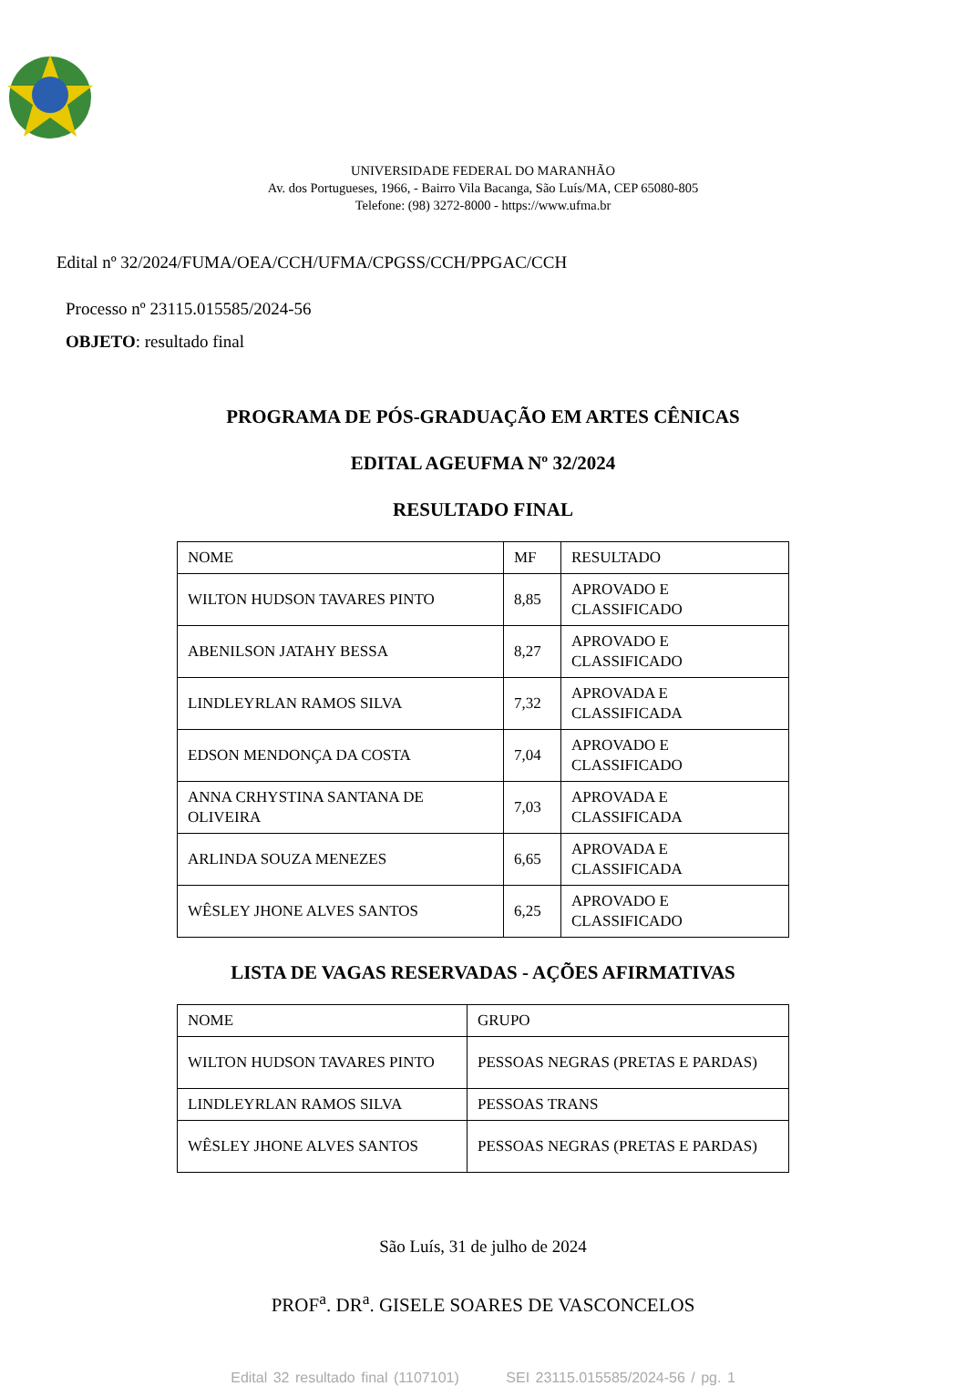UNIVERSIDADE FEDERAL DO MARANHÃO
Av. dos Portugueses, 1966, - Bairro Vila Bacanga, São Luís/MA, CEP 65080-805
Telefone: (98) 3272-8000 - https://www.ufma.br
Edital nº 32/2024/FUMA/OEA/CCH/UFMA/CPGSS/CCH/PPGAC/CCH
Processo nº 23115.015585/2024-56
OBJETO: resultado final
PROGRAMA DE PÓS-GRADUAÇÃO EM ARTES CÊNICAS
EDITAL AGEUFMA Nº 32/2024
RESULTADO FINAL
| NOME | MF | RESULTADO |
| WILTON HUDSON TAVARES PINTO | 8,85 | APROVADO E CLASSIFICADO |
| ABENILSON JATAHY BESSA | 8,27 | APROVADO E CLASSIFICADO |
| LINDLEYRLAN RAMOS SILVA | 7,32 | APROVADA E CLASSIFICADA |
| EDSON MENDONÇA DA COSTA | 7,04 | APROVADO E CLASSIFICADO |
| ANNA CRHYSTINA SANTANA DE OLIVEIRA | 7,03 | APROVADA E CLASSIFICADA |
| ARLINDA SOUZA MENEZES | 6,65 | APROVADA E CLASSIFICADA |
| WÊSLEY JHONE ALVES SANTOS | 6,25 | APROVADO E CLASSIFICADO |
LISTA DE VAGAS RESERVADAS - AÇÕES AFIRMATIVAS
| NOME | GRUPO |
| WILTON HUDSON TAVARES PINTO | PESSOAS NEGRAS (PRETAS E PARDAS) |
| LINDLEYRLAN RAMOS SILVA | PESSOAS TRANS |
| WÊSLEY JHONE ALVES SANTOS | PESSOAS NEGRAS (PRETAS E PARDAS) |
São Luís, 31 de julho de 2024
PROF<sup>a</sup>. DR<sup>a</sup>. GISELE SOARES DE VASCONCELOS
Edital 32 resultado final (1107101) SEI 23115.015585/2024-56 / pg. 1